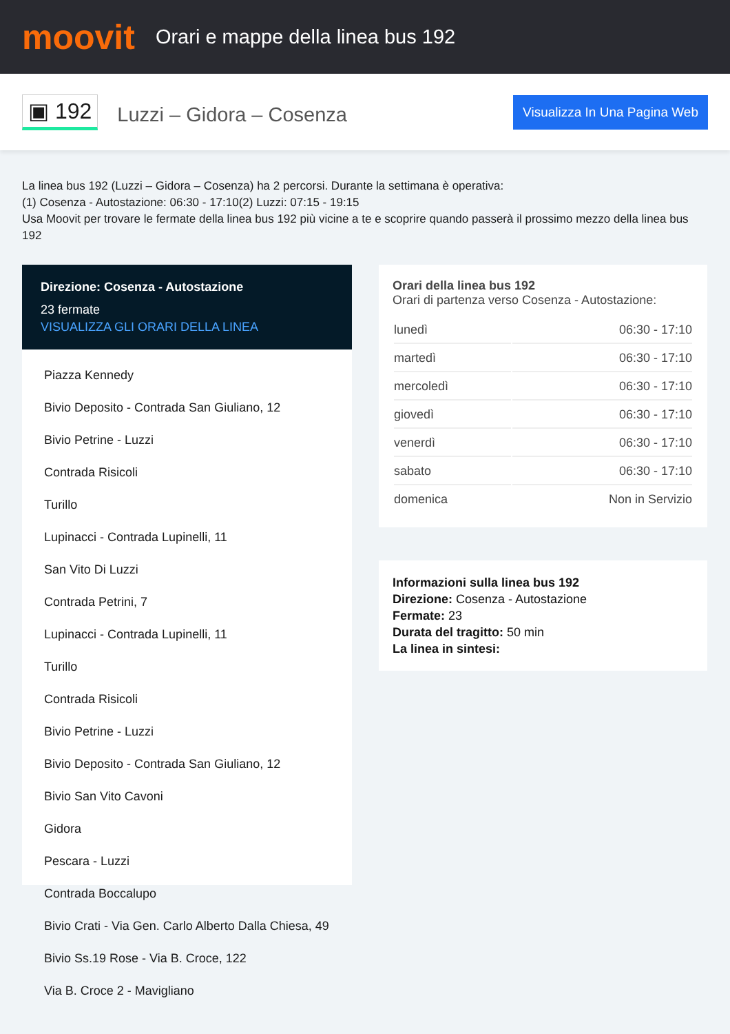moovit
Orari e mappe della linea bus 192
▣ 192
Luzzi – Gidora – Cosenza
Visualizza In Una Pagina Web
La linea bus 192 (Luzzi – Gidora – Cosenza) ha 2 percorsi. Durante la settimana è operativa:
(1) Cosenza - Autostazione: 06:30 - 17:10(2) Luzzi: 07:15 - 19:15
Usa Moovit per trovare le fermate della linea bus 192 più vicine a te e scoprire quando passerà il prossimo mezzo della linea bus 192
Direzione: Cosenza - Autostazione
23 fermate
VISUALIZZA GLI ORARI DELLA LINEA
Piazza Kennedy
Bivio Deposito - Contrada San Giuliano, 12
Bivio Petrine - Luzzi
Contrada Risicoli
Turillo
Lupinacci - Contrada Lupinelli, 11
San Vito Di Luzzi
Contrada Petrini, 7
Lupinacci - Contrada Lupinelli, 11
Turillo
Contrada Risicoli
Bivio Petrine - Luzzi
Bivio Deposito - Contrada San Giuliano, 12
Bivio San Vito Cavoni
Gidora
Pescara - Luzzi
Contrada Boccalupo
Bivio Crati - Via Gen. Carlo Alberto Dalla Chiesa, 49
Bivio Ss.19 Rose - Via B. Croce, 122
Via B. Croce 2 - Mavigliano
Orari della linea bus 192
Orari di partenza verso Cosenza - Autostazione:
| lunedì | 06:30 - 17:10 |
| martedì | 06:30 - 17:10 |
| mercoledì | 06:30 - 17:10 |
| giovedì | 06:30 - 17:10 |
| venerdì | 06:30 - 17:10 |
| sabato | 06:30 - 17:10 |
| domenica | Non in Servizio |
Informazioni sulla linea bus 192
Direzione: Cosenza - Autostazione
Fermate: 23
Durata del tragitto: 50 min
La linea in sintesi: